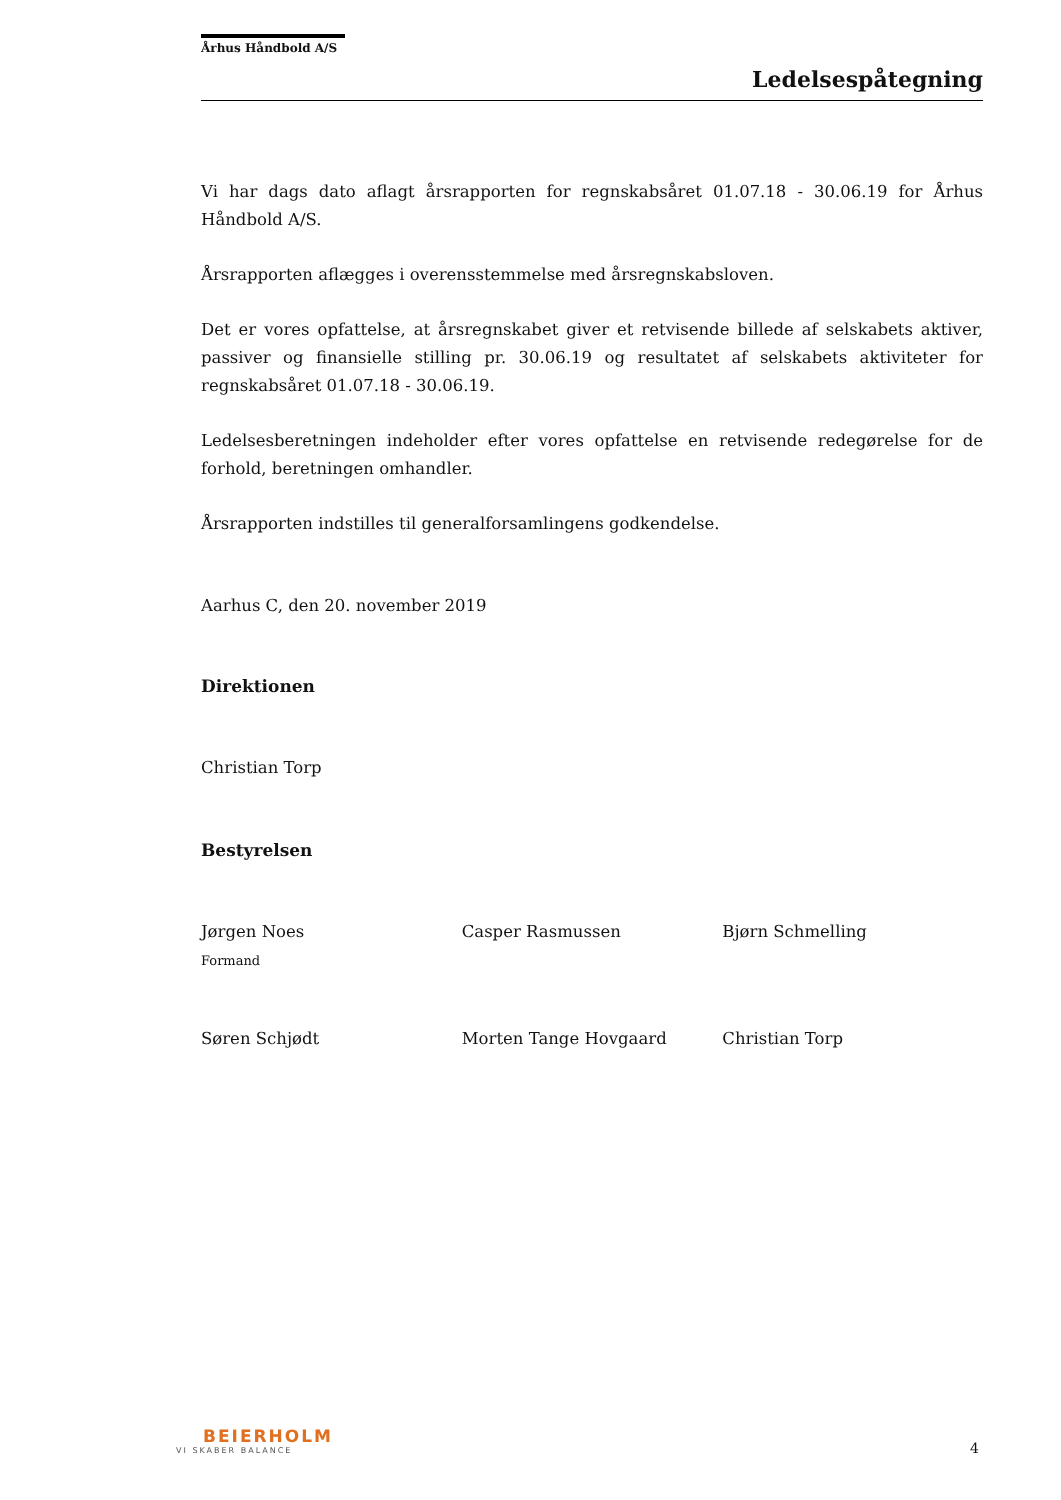Århus Håndbold A/S
Ledelsespåtegning
Vi har dags dato aflagt årsrapporten for regnskabsåret 01.07.18 - 30.06.19 for Århus Håndbold A/S.
Årsrapporten aflægges i overensstemmelse med årsregnskabsloven.
Det er vores opfattelse, at årsregnskabet giver et retvisende billede af selskabets aktiver, passiver og finansielle stilling pr. 30.06.19 og resultatet af selskabets aktiviteter for regnskabsåret 01.07.18 - 30.06.19.
Ledelsesberetningen indeholder efter vores opfattelse en retvisende redegørelse for de forhold, beretningen omhandler.
Årsrapporten indstilles til generalforsamlingens godkendelse.
Aarhus C, den 20. november 2019
Direktionen
Christian Torp
Bestyrelsen
Jørgen Noes
Formand
Casper Rasmussen Bjørn Schmelling
Søren Schjødt Morten Tange Hovgaard Christian Torp
BEIERHOLM
VI SKABER BALANCE
4